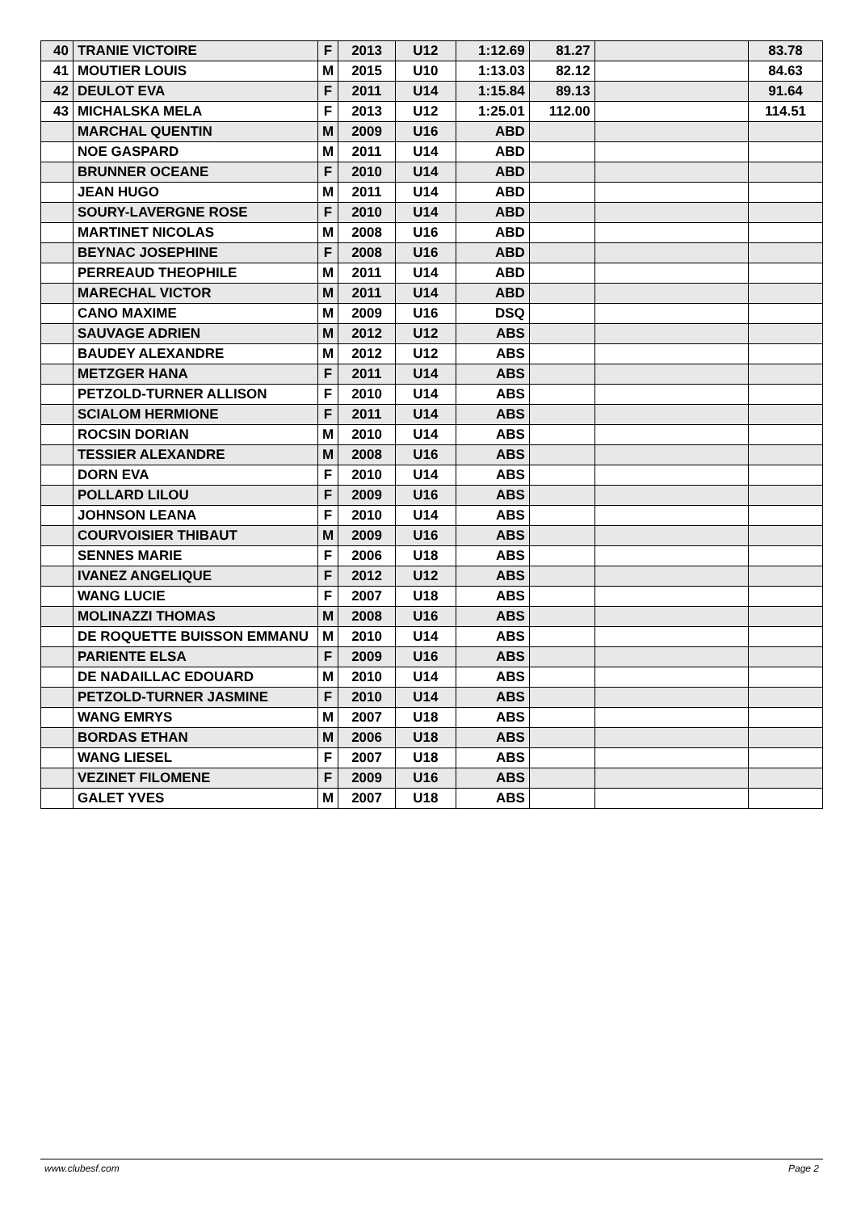| 40 | TRANIE VICTOIRE | F | 2013 | U12 | 1:12.69 | 81.27 | | 83.78 |
| 41 | MOUTIER LOUIS | M | 2015 | U10 | 1:13.03 | 82.12 | | 84.63 |
| 42 | DEULOT EVA | F | 2011 | U14 | 1:15.84 | 89.13 | | 91.64 |
| 43 | MICHALSKA MELA | F | 2013 | U12 | 1:25.01 | 112.00 | | 114.51 |
| | MARCHAL QUENTIN | M | 2009 | U16 | ABD | | | |
| | NOE GASPARD | M | 2011 | U14 | ABD | | | |
| | BRUNNER OCEANE | F | 2010 | U14 | ABD | | | |
| | JEAN HUGO | M | 2011 | U14 | ABD | | | |
| | SOURY-LAVERGNE ROSE | F | 2010 | U14 | ABD | | | |
| | MARTINET NICOLAS | M | 2008 | U16 | ABD | | | |
| | BEYNAC JOSEPHINE | F | 2008 | U16 | ABD | | | |
| | PERREAUD THEOPHILE | M | 2011 | U14 | ABD | | | |
| | MARECHAL VICTOR | M | 2011 | U14 | ABD | | | |
| | CANO MAXIME | M | 2009 | U16 | DSQ | | | |
| | SAUVAGE ADRIEN | M | 2012 | U12 | ABS | | | |
| | BAUDEY ALEXANDRE | M | 2012 | U12 | ABS | | | |
| | METZGER HANA | F | 2011 | U14 | ABS | | | |
| | PETZOLD-TURNER ALLISON | F | 2010 | U14 | ABS | | | |
| | SCIALOM HERMIONE | F | 2011 | U14 | ABS | | | |
| | ROCSIN DORIAN | M | 2010 | U14 | ABS | | | |
| | TESSIER ALEXANDRE | M | 2008 | U16 | ABS | | | |
| | DORN EVA | F | 2010 | U14 | ABS | | | |
| | POLLARD LILOU | F | 2009 | U16 | ABS | | | |
| | JOHNSON LEANA | F | 2010 | U14 | ABS | | | |
| | COURVOISIER THIBAUT | M | 2009 | U16 | ABS | | | |
| | SENNES MARIE | F | 2006 | U18 | ABS | | | |
| | IVANEZ ANGELIQUE | F | 2012 | U12 | ABS | | | |
| | WANG LUCIE | F | 2007 | U18 | ABS | | | |
| | MOLINAZZI THOMAS | M | 2008 | U16 | ABS | | | |
| | DE ROQUETTE BUISSON EMMANU | M | 2010 | U14 | ABS | | | |
| | PARIENTE ELSA | F | 2009 | U16 | ABS | | | |
| | DE NADAILLAC EDOUARD | M | 2010 | U14 | ABS | | | |
| | PETZOLD-TURNER JASMINE | F | 2010 | U14 | ABS | | | |
| | WANG EMRYS | M | 2007 | U18 | ABS | | | |
| | BORDAS ETHAN | M | 2006 | U18 | ABS | | | |
| | WANG LIESEL | F | 2007 | U18 | ABS | | | |
| | VEZINET FILOMENE | F | 2009 | U16 | ABS | | | |
| | GALET YVES | M | 2007 | U18 | ABS | | | |
www.clubesf.com Page 2